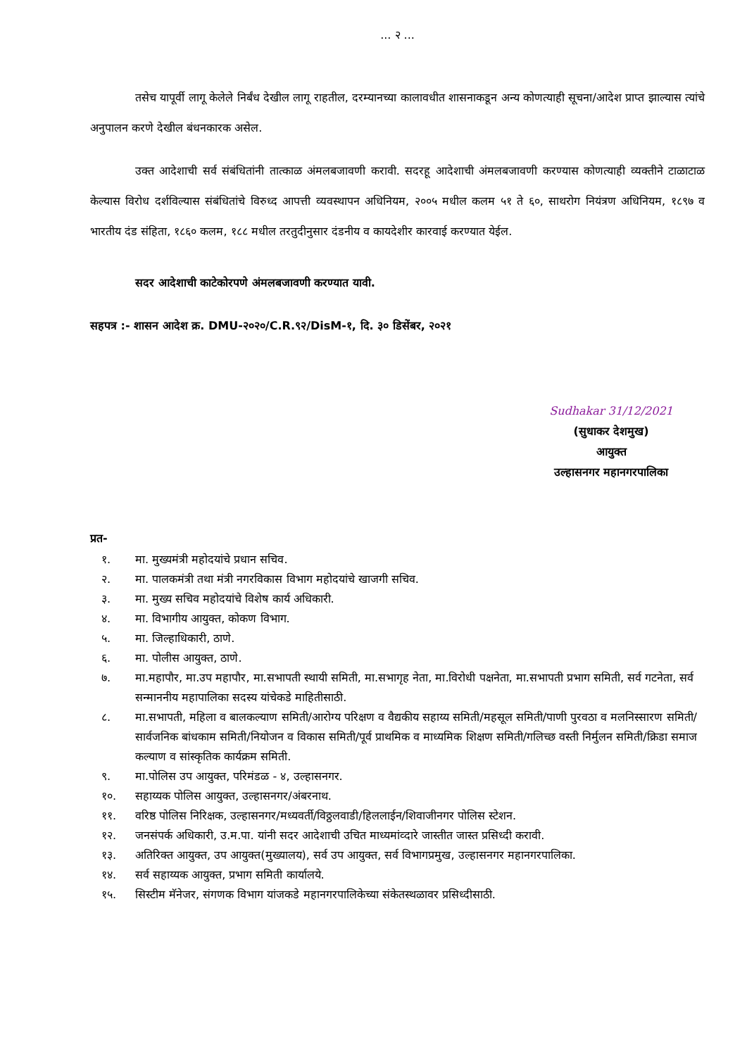... २ ...
तसेच यापूर्वी लागू केलेले निर्बंध देखील लागू राहतील, दरम्यानच्या कालावधीत शासनाकडून अन्य कोणत्याही सूचना/आदेश प्राप्त झाल्यास त्यांचे अनुपालन करणे देखील बंधनकारक असेल.
उक्त आदेशाची सर्व संबंधितांनी तात्काळ अंमलबजावणी करावी. सदरहू आदेशाची अंमलबजावणी करण्यास कोणत्याही व्यक्तीने टाळाटाळ केल्यास विरोध दर्शविल्यास संबंधितांचे विरुध्द आपत्ती व्यवस्थापन अधिनियम, २००५ मधील कलम ५१ ते ६०, साथरोग नियंत्रण अधिनियम, १८९७ व भारतीय दंड संहिता, १८६० कलम, १८८ मधील तरतुदीनुसार दंडनीय व कायदेशीर कारवाई करण्यात येईल.
सदर आदेशाची काटेकोरपणे अंमलबजावणी करण्यात यावी.
सहपत्र :- शासन आदेश क्र. DMU-२०२०/C.R.९२/DisM-१, दि. ३० डिसेंबर, २०२१
Sudhakar 31/12/2021
(सुधाकर देशमुख)
आयुक्त
उल्हासनगर महानगरपालिका
प्रत-
१. मा. मुख्यमंत्री महोदयांचे प्रधान सचिव.
२. मा. पालकमंत्री तथा मंत्री नगरविकास विभाग महोदयांचे खाजगी सचिव.
३. मा. मुख्य सचिव महोदयांचे विशेष कार्य अधिकारी.
४. मा. विभागीय आयुक्त, कोकण विभाग.
५. मा. जिल्हाधिकारी, ठाणे.
६. मा. पोलीस आयुक्त, ठाणे.
७. मा.महापौर, मा.उप महापौर, मा.सभापती स्थायी समिती, मा.सभागृह नेता, मा.विरोधी पक्षनेता, मा.सभापती प्रभाग समिती, सर्व गटनेता, सर्व सन्माननीय महापालिका सदस्य यांचेकडे माहितीसाठी.
८. मा.सभापती, महिला व बालकल्याण समिती/आरोग्य परिक्षण व वैद्यकीय सहाय्य समिती/महसूल समिती/पाणी पुरवठा व मलनिस्सारण समिती/सार्वजनिक बांधकाम समिती/नियोजन व विकास समिती/पूर्व प्राथमिक व माध्यमिक शिक्षण समिती/गलिच्छ वस्ती निर्मुलन समिती/क्रिडा समाज कल्याण व सांस्कृतिक कार्यक्रम समिती.
९. मा.पोलिस उप आयुक्त, परिमंडळ - ४, उल्हासनगर.
१०. सहाय्यक पोलिस आयुक्त, उल्हासनगर/अंबरनाथ.
११. वरिष्ठ पोलिस निरिक्षक, उल्हासनगर/मध्यवर्ती/विठ्ठलवाडी/हिललाईन/शिवाजीनगर पोलिस स्टेशन.
१२. जनसंपर्क अधिकारी, उ.म.पा. यांनी सदर आदेशाची उचित माध्यमांव्दारे जास्तीत जास्त प्रसिध्दी करावी.
१३. अतिरिक्त आयुक्त, उप आयुक्त(मुख्यालय), सर्व उप आयुक्त, सर्व विभागप्रमुख, उल्हासनगर महानगरपालिका.
१४. सर्व सहाय्यक आयुक्त, प्रभाग समिती कार्यालये.
१५. सिस्टीम मॅनेजर, संगणक विभाग यांजकडे महानगरपालिकेच्या संकेतस्थळावर प्रसिध्दीसाठी.